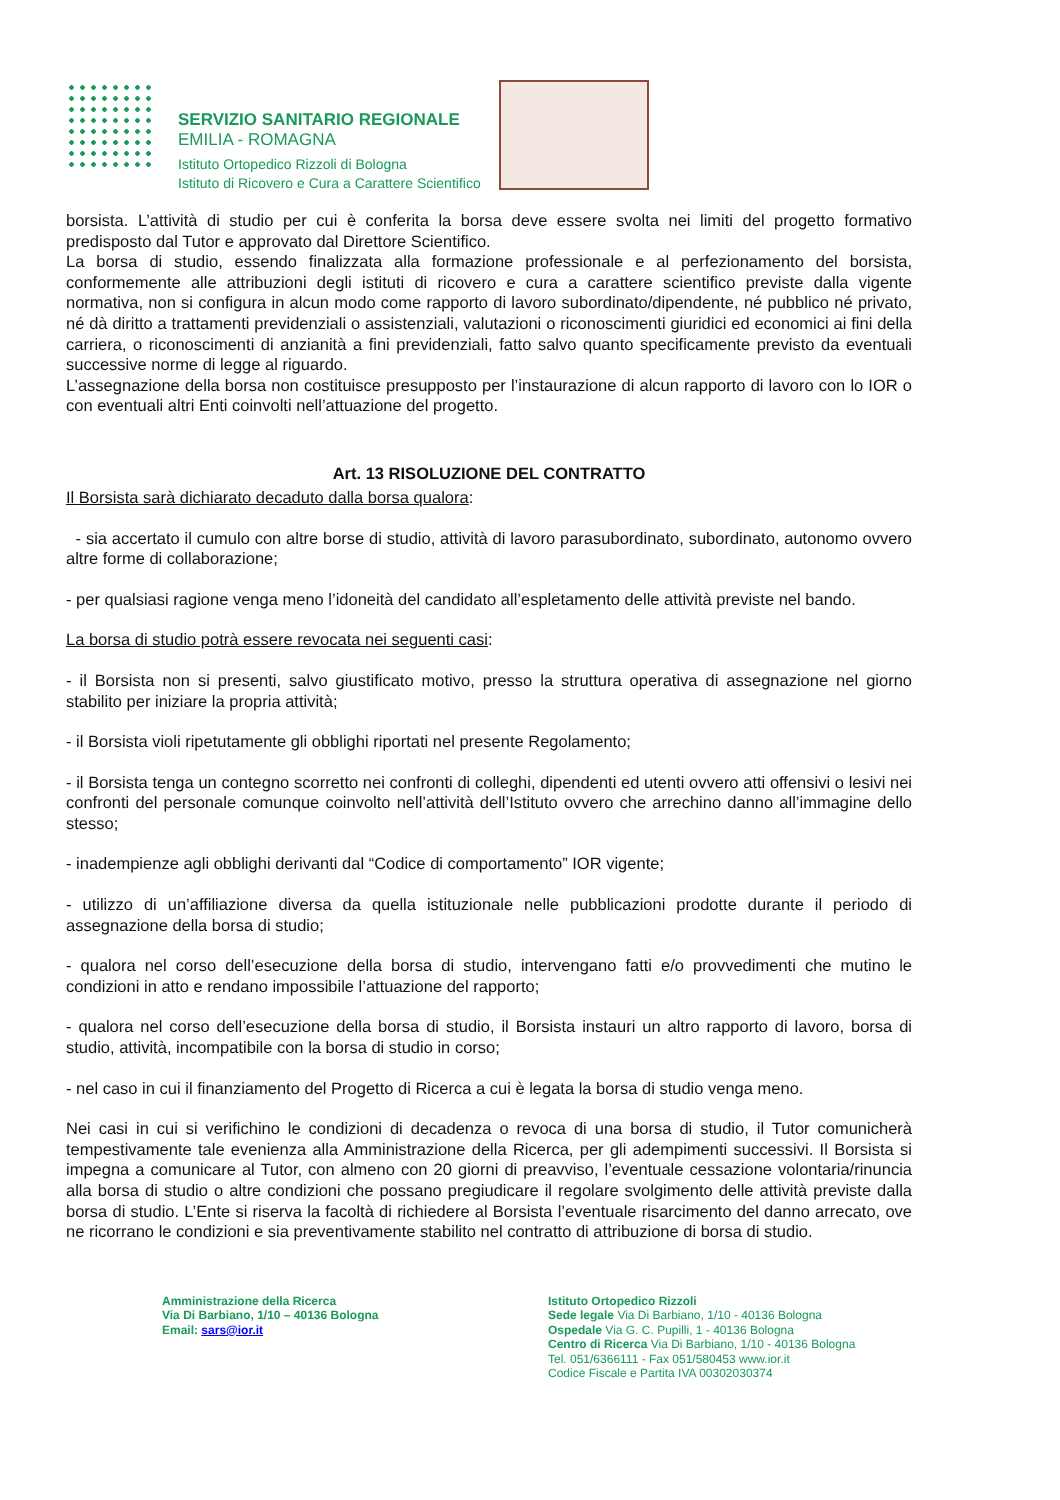SERVIZIO SANITARIO REGIONALE
EMILIA - ROMAGNA
Istituto Ortopedico Rizzoli di Bologna
Istituto di Ricovero e Cura a Carattere Scientifico
borsista. L’attività di studio per cui è conferita la borsa deve essere svolta nei limiti del progetto formativo predisposto dal Tutor e approvato dal Direttore Scientifico.
La borsa di studio, essendo finalizzata alla formazione professionale e al perfezionamento del borsista, conformemente alle attribuzioni degli istituti di ricovero e cura a carattere scientifico previste dalla vigente normativa, non si configura in alcun modo come rapporto di lavoro subordinato/dipendente, né pubblico né privato, né dà diritto a trattamenti previdenziali o assistenziali, valutazioni o riconoscimenti giuridici ed economici ai fini della carriera, o riconoscimenti di anzianità a fini previdenziali, fatto salvo quanto specificamente previsto da eventuali successive norme di legge al riguardo.
L’assegnazione della borsa non costituisce presupposto per l’instaurazione di alcun rapporto di lavoro con lo IOR o con eventuali altri Enti coinvolti nell’attuazione del progetto.
Art. 13 RISOLUZIONE DEL CONTRATTO
Il Borsista sarà dichiarato decaduto dalla borsa qualora:
- sia accertato il cumulo con altre borse di studio, attività di lavoro parasubordinato, subordinato, autonomo ovvero altre forme di collaborazione;
- per qualsiasi ragione venga meno l’idoneità del candidato all’espletamento delle attività previste nel bando.
La borsa di studio potrà essere revocata nei seguenti casi:
- il Borsista non si presenti, salvo giustificato motivo, presso la struttura operativa di assegnazione nel giorno stabilito per iniziare la propria attività;
- il Borsista violi ripetutamente gli obblighi riportati nel presente Regolamento;
- il Borsista tenga un contegno scorretto nei confronti di colleghi, dipendenti ed utenti ovvero atti offensivi o lesivi nei confronti del personale comunque coinvolto nell’attività dell’Istituto ovvero che arrechino danno all’immagine dello stesso;
- inadempienze agli obblighi derivanti dal “Codice di comportamento” IOR vigente;
- utilizzo di un’affiliazione diversa da quella istituzionale nelle pubblicazioni prodotte durante il periodo di assegnazione della borsa di studio;
- qualora nel corso dell’esecuzione della borsa di studio, intervengano fatti e/o provvedimenti che mutino le condizioni in atto e rendano impossibile l’attuazione del rapporto;
- qualora nel corso dell’esecuzione della borsa di studio, il Borsista instauri un altro rapporto di lavoro, borsa di studio, attività, incompatibile con la borsa di studio in corso;
- nel caso in cui il finanziamento del Progetto di Ricerca a cui è legata la borsa di studio venga meno.
Nei casi in cui si verifichino le condizioni di decadenza o revoca di una borsa di studio, il Tutor comunicherà tempestivamente tale evenienza alla Amministrazione della Ricerca, per gli adempimenti successivi. Il Borsista si impegna a comunicare al Tutor, con almeno con 20 giorni di preavviso, l’eventuale cessazione volontaria/rinuncia alla borsa di studio o altre condizioni che possano pregiudicare il regolare svolgimento delle attività previste dalla borsa di studio. L’Ente si riserva la facoltà di richiedere al Borsista l’eventuale risarcimento del danno arrecato, ove ne ricorrano le condizioni e sia preventivamente stabilito nel contratto di attribuzione di borsa di studio.
Amministrazione della Ricerca
Via Di Barbiano, 1/10 – 40136 Bologna
Email: sars@ior.it
Istituto Ortopedico Rizzoli
Sede legale Via Di Barbiano, 1/10 - 40136 Bologna
Ospedale Via G. C. Pupilli, 1 - 40136 Bologna
Centro di Ricerca Via Di Barbiano, 1/10 - 40136 Bologna
Tel. 051/6366111 - Fax 051/580453 www.ior.it
Codice Fiscale e Partita IVA 00302030374